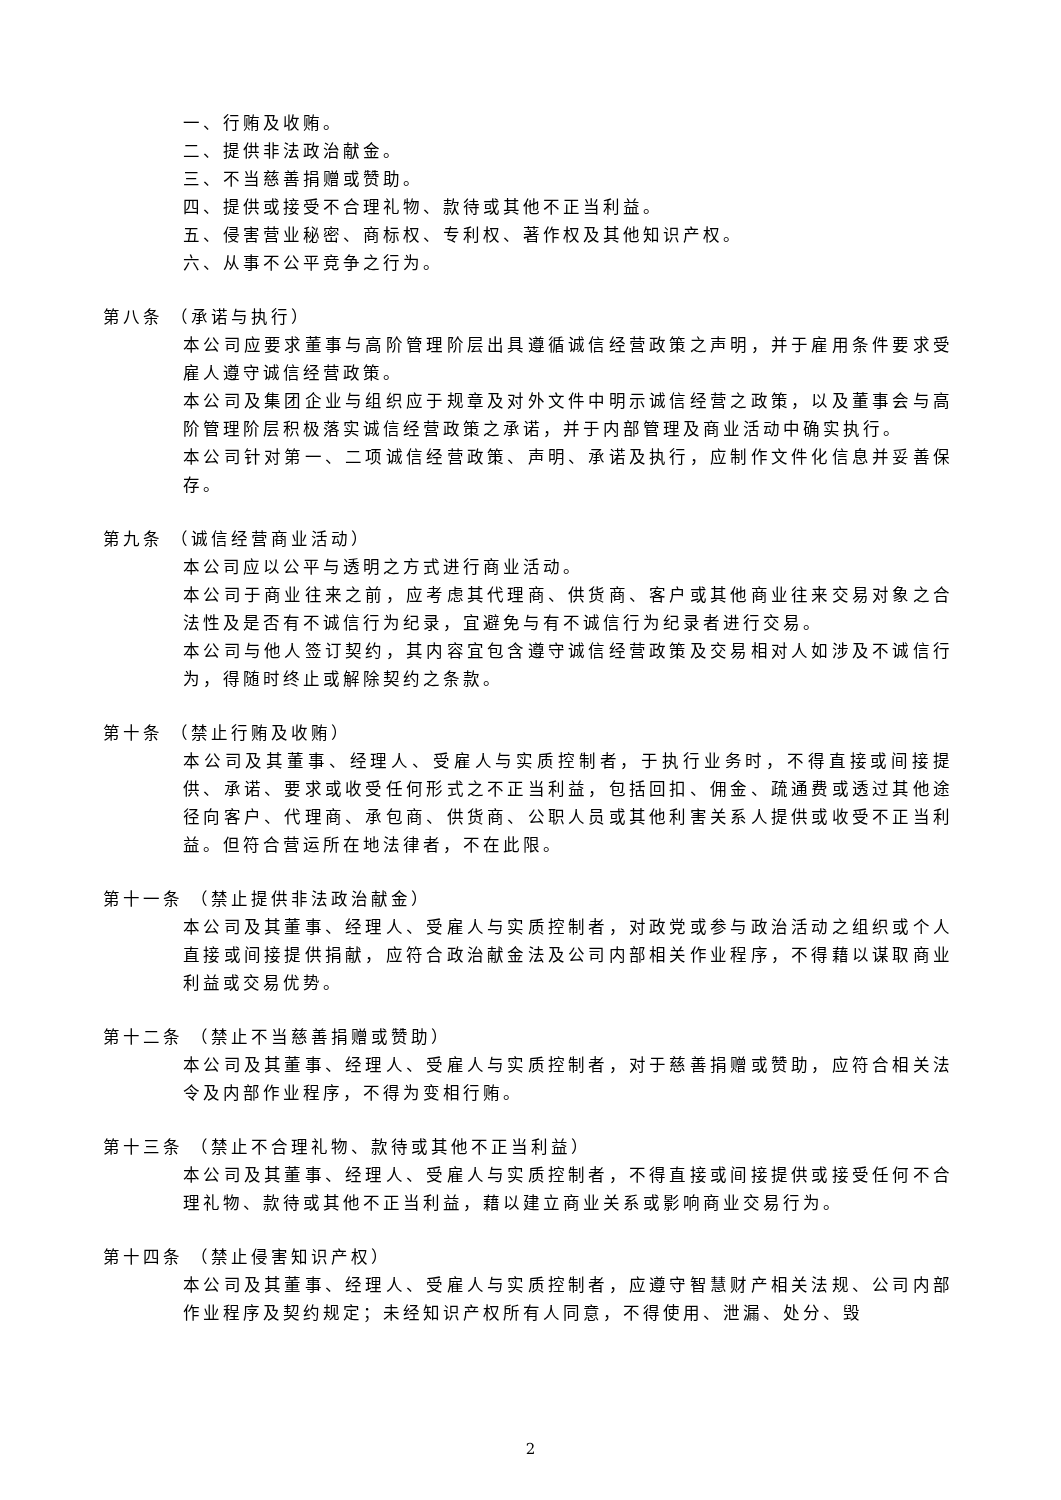一、行贿及收贿。
二、提供非法政治献金。
三、不当慈善捐赠或赞助。
四、提供或接受不合理礼物、款待或其他不正当利益。
五、侵害营业秘密、商标权、专利权、著作权及其他知识产权。
六、从事不公平竞争之行为。
第八条 （承诺与执行）
本公司应要求董事与高阶管理阶层出具遵循诚信经营政策之声明，并于雇用条件要求受雇人遵守诚信经营政策。
本公司及集团企业与组织应于规章及对外文件中明示诚信经营之政策，以及董事会与高阶管理阶层积极落实诚信经营政策之承诺，并于内部管理及商业活动中确实执行。
本公司针对第一、二项诚信经营政策、声明、承诺及执行，应制作文件化信息并妥善保存。
第九条 （诚信经营商业活动）
本公司应以公平与透明之方式进行商业活动。
本公司于商业往来之前，应考虑其代理商、供货商、客户或其他商业往来交易对象之合法性及是否有不诚信行为纪录，宜避免与有不诚信行为纪录者进行交易。
本公司与他人签订契约，其内容宜包含遵守诚信经营政策及交易相对人如涉及不诚信行为，得随时终止或解除契约之条款。
第十条 （禁止行贿及收贿）
本公司及其董事、经理人、受雇人与实质控制者，于执行业务时，不得直接或间接提供、承诺、要求或收受任何形式之不正当利益，包括回扣、佣金、疏通费或透过其他途径向客户、代理商、承包商、供货商、公职人员或其他利害关系人提供或收受不正当利益。但符合营运所在地法律者，不在此限。
第十一条 （禁止提供非法政治献金）
本公司及其董事、经理人、受雇人与实质控制者，对政党或参与政治活动之组织或个人直接或间接提供捐献，应符合政治献金法及公司内部相关作业程序，不得藉以谋取商业利益或交易优势。
第十二条 （禁止不当慈善捐赠或赞助）
本公司及其董事、经理人、受雇人与实质控制者，对于慈善捐赠或赞助，应符合相关法令及内部作业程序，不得为变相行贿。
第十三条 （禁止不合理礼物、款待或其他不正当利益）
本公司及其董事、经理人、受雇人与实质控制者，不得直接或间接提供或接受任何不合理礼物、款待或其他不正当利益，藉以建立商业关系或影响商业交易行为。
第十四条 （禁止侵害知识产权）
本公司及其董事、经理人、受雇人与实质控制者，应遵守智慧财产相关法规、公司内部作业程序及契约规定；未经知识产权所有人同意，不得使用、泄漏、处分、毁
2